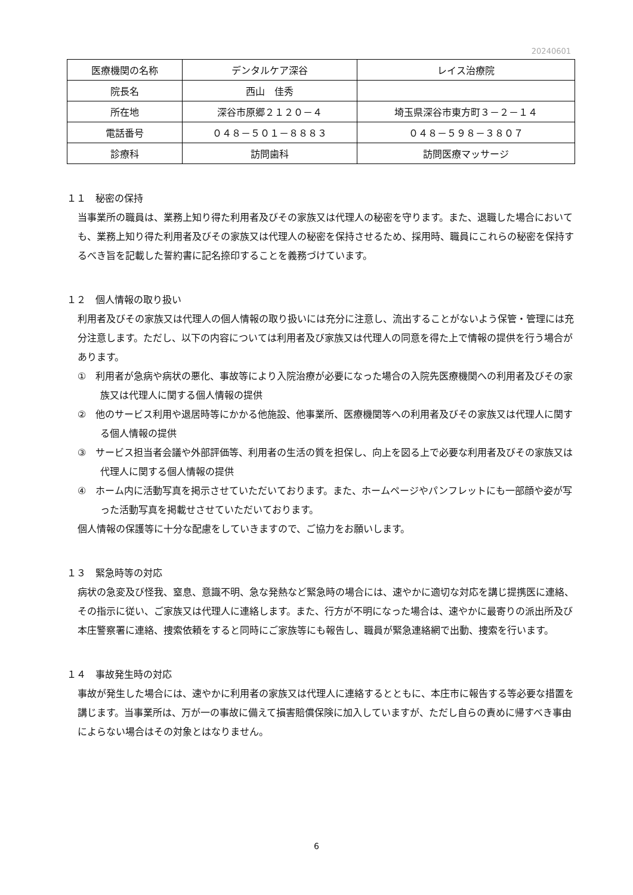20240601
| 医療機関の名称 | デンタルケア深谷 | レイス治療院 |
| 院長名 | 西山 佳秀 | |
| 所在地 | 深谷市原郷２１２０－４ | 埼玉県深谷市東方町３－２－１４ |
| 電話番号 | ０４８－５０１－８８８３ | ０４８－５９８－３８０７ |
| 診療科 | 訪問歯科 | 訪問医療マッサージ |
１１　秘密の保持
当事業所の職員は、業務上知り得た利用者及びその家族又は代理人の秘密を守ります。また、退職した場合においても、業務上知り得た利用者及びその家族又は代理人の秘密を保持させるため、採用時、職員にこれらの秘密を保持するべき旨を記載した誓約書に記名捺印することを義務づけています。
１２　個人情報の取り扱い
利用者及びその家族又は代理人の個人情報の取り扱いには充分に注意し、流出することがないよう保管・管理には充分注意します。ただし、以下の内容については利用者及び家族又は代理人の同意を得た上で情報の提供を行う場合があります。
①　利用者が急病や病状の悪化、事故等により入院治療が必要になった場合の入院先医療機関への利用者及びその家族又は代理人に関する個人情報の提供
②　他のサービス利用や退居時等にかかる他施設、他事業所、医療機関等への利用者及びその家族又は代理人に関する個人情報の提供
③　サービス担当者会議や外部評価等、利用者の生活の質を担保し、向上を図る上で必要な利用者及びその家族又は代理人に関する個人情報の提供
④　ホーム内に活動写真を掲示させていただいております。また、ホームページやパンフレットにも一部顔や姿が写った活動写真を掲載せさせていただいております。
個人情報の保護等に十分な配慮をしていきますので、ご協力をお願いします。
１３　緊急時等の対応
病状の急変及び怪我、窒息、意識不明、急な発熱など緊急時の場合には、速やかに適切な対応を講じ提携医に連絡、その指示に従い、ご家族又は代理人に連絡します。また、行方が不明になった場合は、速やかに最寄りの派出所及び本庄警察署に連絡、捜索依頼をすると同時にご家族等にも報告し、職員が緊急連絡網で出動、捜索を行います。
１４　事故発生時の対応
事故が発生した場合には、速やかに利用者の家族又は代理人に連絡するとともに、本庄市に報告する等必要な措置を講じます。当事業所は、万が一の事故に備えて損害賠償保険に加入していますが、ただし自らの責めに帰すべき事由によらない場合はその対象とはなりません。
6